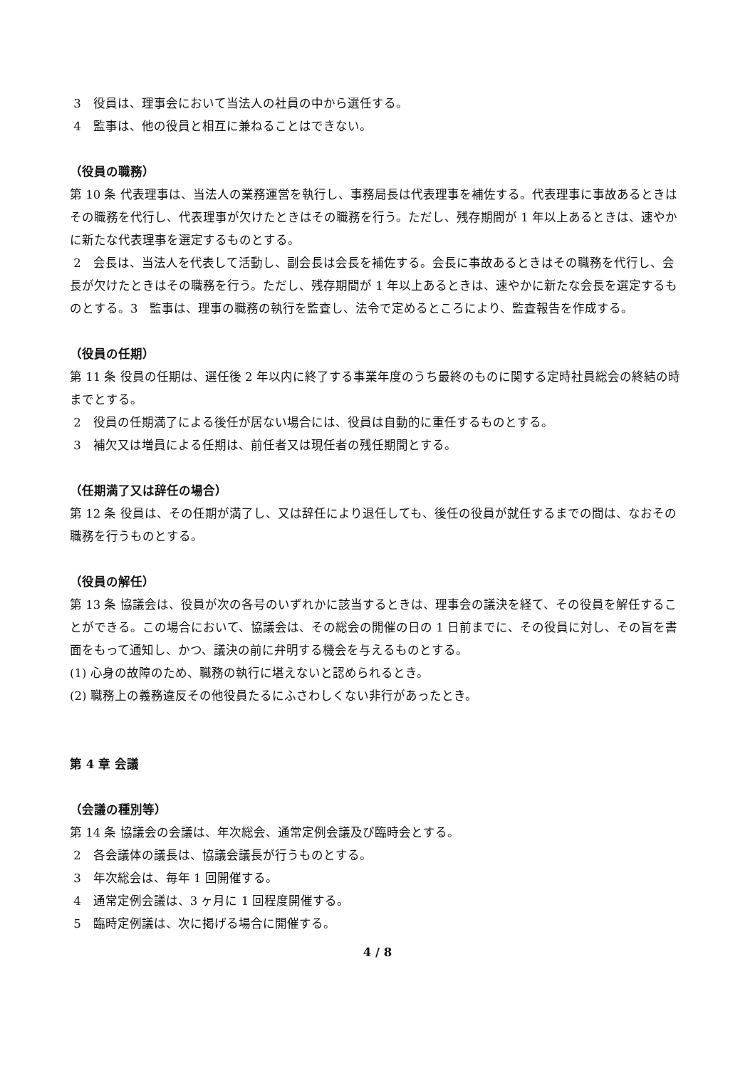3　役員は、理事会において当法人の社員の中から選任する。
4　監事は、他の役員と相互に兼ねることはできない。
（役員の職務）
第 10 条 代表理事は、当法人の業務運営を執行し、事務局長は代表理事を補佐する。代表理事に事故あるときはその職務を代行し、代表理事が欠けたときはその職務を行う。ただし、残存期間が 1 年以上あるときは、速やかに新たな代表理事を選定するものとする。
2　会長は、当法人を代表して活動し、副会長は会長を補佐する。会長に事故あるときはその職務を代行し、会長が欠けたときはその職務を行う。ただし、残存期間が 1 年以上あるときは、速やかに新たな会長を選定するものとする。3　監事は、理事の職務の執行を監査し、法令で定めるところにより、監査報告を作成する。
（役員の任期）
第 11 条 役員の任期は、選任後 2 年以内に終了する事業年度のうち最終のものに関する定時社員総会の終結の時までとする。
2　役員の任期満了による後任が居ない場合には、役員は自動的に重任するものとする。
3　補欠又は増員による任期は、前任者又は現任者の残任期間とする。
（任期満了又は辞任の場合）
第 12 条 役員は、その任期が満了し、又は辞任により退任しても、後任の役員が就任するまでの間は、なおその職務を行うものとする。
（役員の解任）
第 13 条 協議会は、役員が次の各号のいずれかに該当するときは、理事会の議決を経て、その役員を解任することができる。この場合において、協議会は、その総会の開催の日の 1 日前までに、その役員に対し、その旨を書面をもって通知し、かつ、議決の前に弁明する機会を与えるものとする。
(1) 心身の故障のため、職務の執行に堪えないと認められるとき。
(2) 職務上の義務違反その他役員たるにふさわしくない非行があったとき。
第 4 章 会議
（会議の種別等）
第 14 条 協議会の会議は、年次総会、通常定例会議及び臨時会とする。
2　各会議体の議長は、協議会議長が行うものとする。
3　年次総会は、毎年 1 回開催する。
4　通常定例会議は、3 ヶ月に 1 回程度開催する。
5　臨時定例議は、次に掲げる場合に開催する。
4 / 8